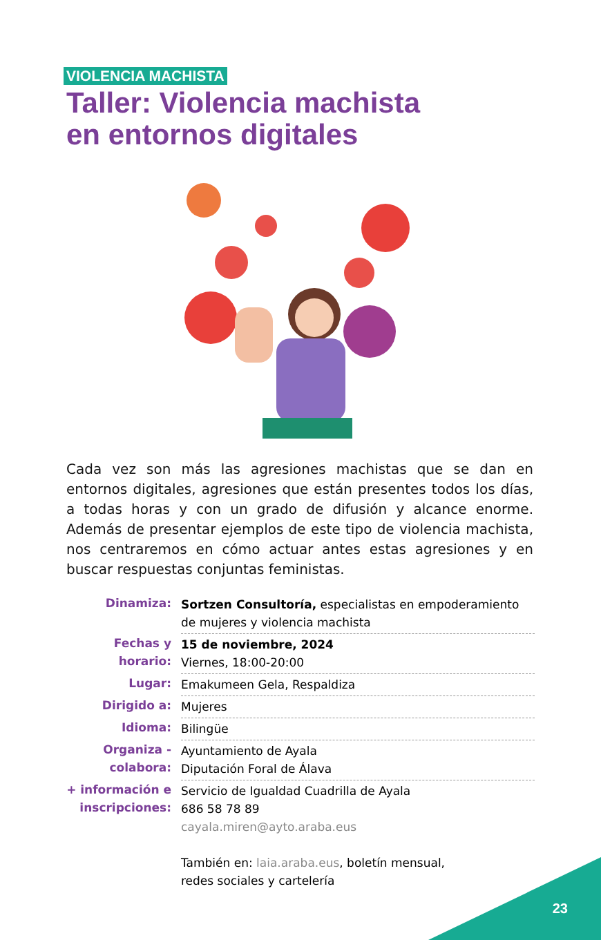VIOLENCIA MACHISTA
Taller: Violencia machista
en entornos digitales
Cada vez son más las agresiones machistas que se dan en entornos digitales, agresiones que están presentes todos los días, a todas horas y con un grado de difusión y alcance enorme. Además de presentar ejemplos de este tipo de violencia machista, nos centraremos en cómo actuar antes estas agresiones y en buscar respuestas conjuntas feministas.
Dinamiza: Sortzen Consultoría, especialistas en empoderamiento de mujeres y violencia machista
Fechas y
horario:
15 de noviembre, 2024
Viernes, 18:00-20:00
Lugar: Emakumeen Gela, Respaldiza
Dirigido a: Mujeres
Idioma: Bilingüe
Organiza -
colabora:
Ayuntamiento de Ayala
Diputación Foral de Álava
+ información e
inscripciones:
Servicio de Igualdad Cuadrilla de Ayala
686 58 78 89
cayala.miren@ayto.araba.eus
También en: laia.araba.eus, boletín mensual,
redes sociales y cartelería
23